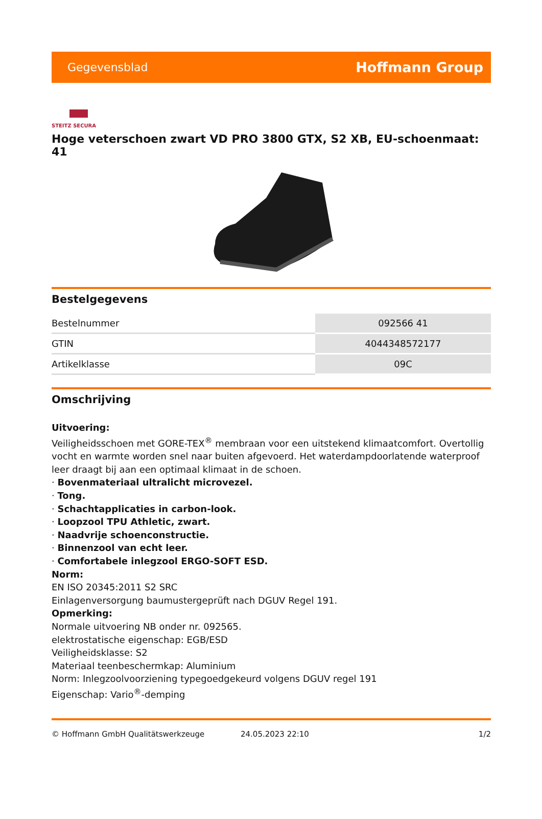Gegevensblad Hoffmann Group
STEITZ SECURA
Hoge veterschoen zwart VD PRO 3800 GTX, S2 XB, EU-schoenmaat: 41
Bestelgegevens
| Bestelnummer | 092566 41 |
| GTIN | 4044348572177 |
| Artikelklasse | 09C |
Omschrijving
Uitvoering:
Veiligheidsschoen met GORE-TEX<sup>®</sup> membraan voor een uitstekend klimaatcomfort. Overtollig vocht en warmte worden snel naar buiten afgevoerd. Het waterdampdoorlatende waterproof leer draagt bij aan een optimaal klimaat in de schoen.
· Bovenmateriaal ultralicht microvezel.
· Tong.
· Schachtapplicaties in carbon-look.
· Loopzool TPU Athletic, zwart.
· Naadvrije schoenconstructie.
· Binnenzool van echt leer.
· Comfortabele inlegzool ERGO-SOFT ESD.
Norm:
EN ISO 20345:2011 S2 SRC
Einlagenversorgung baumustergeprüft nach DGUV Regel 191.
Opmerking:
Normale uitvoering NB onder nr. 092565.
elektrostatische eigenschap: EGB/ESD
Veiligheidsklasse: S2
Materiaal teenbeschermkap: Aluminium
Norm: Inlegzoolvoorziening typegoedgekeurd volgens DGUV regel 191
Eigenschap: Vario<sup>®</sup>-demping
© Hoffmann GmbH Qualitätswerkzeuge 24.05.2023 22:10 1/2